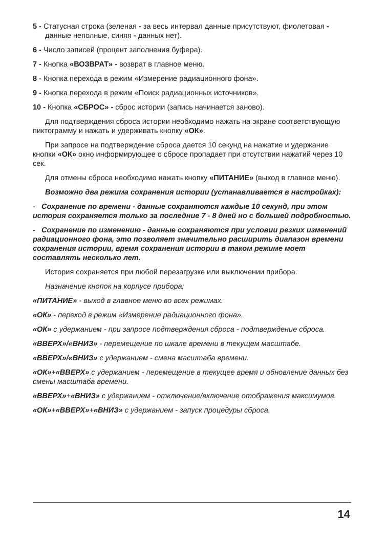5 - Статусная строка (зеленая - за весь интервал данные присутствуют, фиолетовая - данные неполные, синяя - данных нет).
6 - Число записей (процент заполнения буфера).
7 - Кнопка «ВОЗВРАТ» - возврат в главное меню.
8 - Кнопка перехода в режим «Измерение радиационного фона».
9 - Кнопка перехода в режим «Поиск радиационных источников».
10 - Кнопка «СБРОС» - сброс истории (запись начинается заново).
Для подтверждения сброса истории необходимо нажать на экране соответствующую пиктограмму и нажать и удерживать кнопку «ОК».
При запросе на подтверждение сброса дается 10 секунд на нажатие и удержание кнопки «ОК» окно информирующее о сбросе пропадает при отсутствии нажатий через 10 сек.
Для отмены сброса необходимо нажать кнопку «ПИТАНИЕ» (выход в главное меню).
Возможно два режима сохранения истории (устанавливается в настройках):
- Сохранение по времени - данные сохраняются каждые 10 секунд, при этом история сохраняется только за последние 7 - 8 дней но с большей подробностью.
- Сохранение по изменению - данные сохраняются при условии резких изменений радиационного фона, это позволяет значительно расширить диапазон времени сохранения истории, время сохранения истории в таком режиме моет составлять несколько лет.
История сохраняется при любой перезагрузке или выключении прибора.
Назначение кнопок на корпусе прибора:
«ПИТАНИЕ» - выход в главное меню во всех режимах.
«ОК» - переход в режим «Измерение радиационного фона».
«ОК» с удержанием - при запросе подтверждения сброса - подтверждение сброса.
«ВВЕРХ»/«ВНИЗ» - перемещение по шкале времени в текущем масштабе.
«ВВЕРХ»/«ВНИЗ» с удержанием - смена масштаба времени.
«ОК»+«ВВЕРХ» с удержанием - перемещение в текущее время и обновление данных без смены масштаба времени.
«ВВЕРХ»+«ВНИЗ» с удержанием - отключение/включение отображения максимумов.
«ОК»+«ВВЕРХ»+«ВНИЗ» с удержанием - запуск процедуры сброса.
14